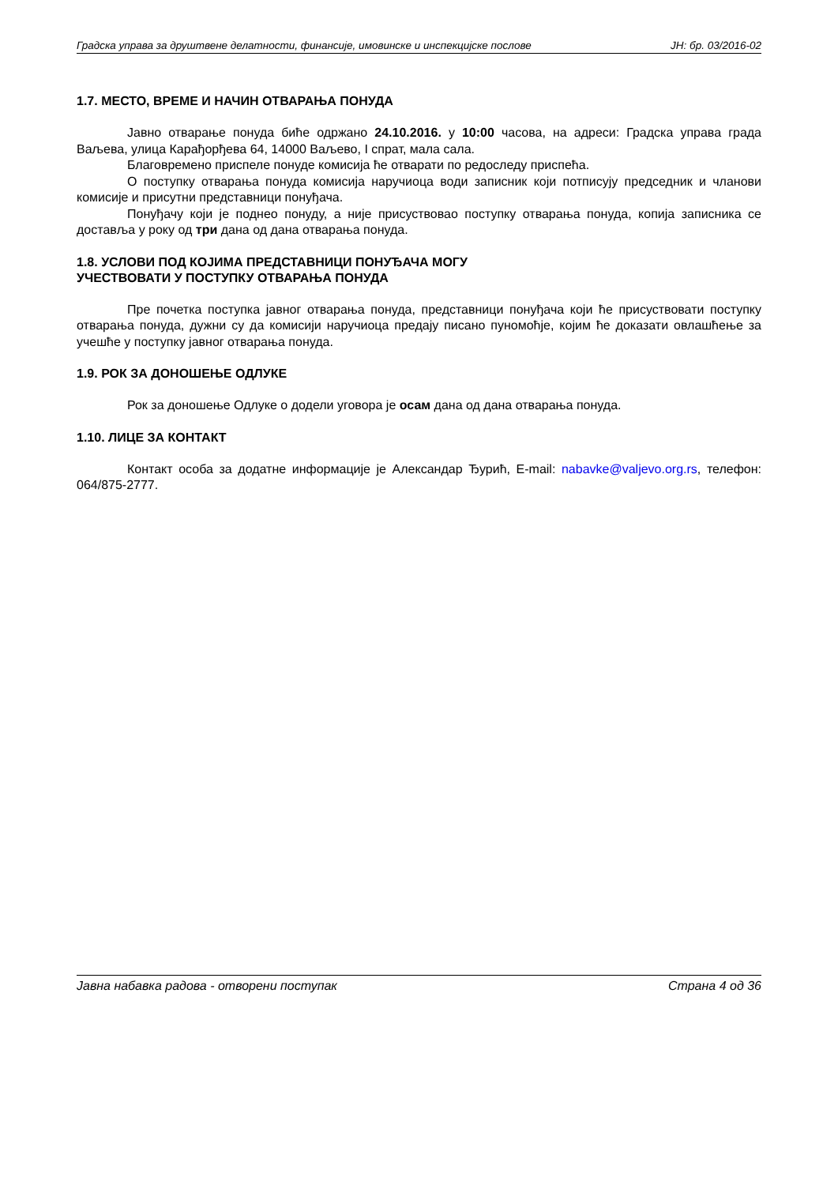Градска управа за друштвене делатности, финансије, имовинске и инспекцијске послове ЈН: бр. 03/2016-02
1.7. МЕСТО, ВРЕМЕ И НАЧИН ОТВАРАЊА ПОНУДА
Јавно отварање понуда биће одржано 24.10.2016. у 10:00 часова, на адреси: Градска управа града Ваљева, улица Карађорђева 64, 14000 Ваљево, I спрат, мала сала.
Благовремено приспеле понуде комисија ће отварати по редоследу приспећа.
О поступку отварања понуда комисија наручиоца води записник који потписују председник и чланови комисије и присутни представници понуђача.
Понуђачу који је поднео понуду, а није присуствовао поступку отварања понуда, копија записника се доставља у року од три дана од дана отварања понуда.
1.8. УСЛОВИ ПОД КОЈИМА ПРЕДСТАВНИЦИ ПОНУЂАЧА МОГУ
УЧЕСТВОВАТИ У ПОСТУПКУ ОТВАРАЊА ПОНУДА
Пре почетка поступка јавног отварања понуда, представници понуђача који ће присуствовати поступку отварања понуда, дужни су да комисији наручиоца предају писано пуномоћје, којим ће доказати овлашћење за учешће у поступку јавног отварања понуда.
1.9. РОК ЗА ДОНОШЕЊЕ ОДЛУКЕ
Рок за доношење Одлуке о додели уговора је осам дана од дана отварања понуда.
1.10. ЛИЦЕ ЗА КОНТАКТ
Контакт особа за додатне информације је Александар Ђурић, E-mail: nabavke@valjevo.org.rs, телефон: 064/875-2777.
Јавна набавка радова - отворени поступак Страна 4 од 36